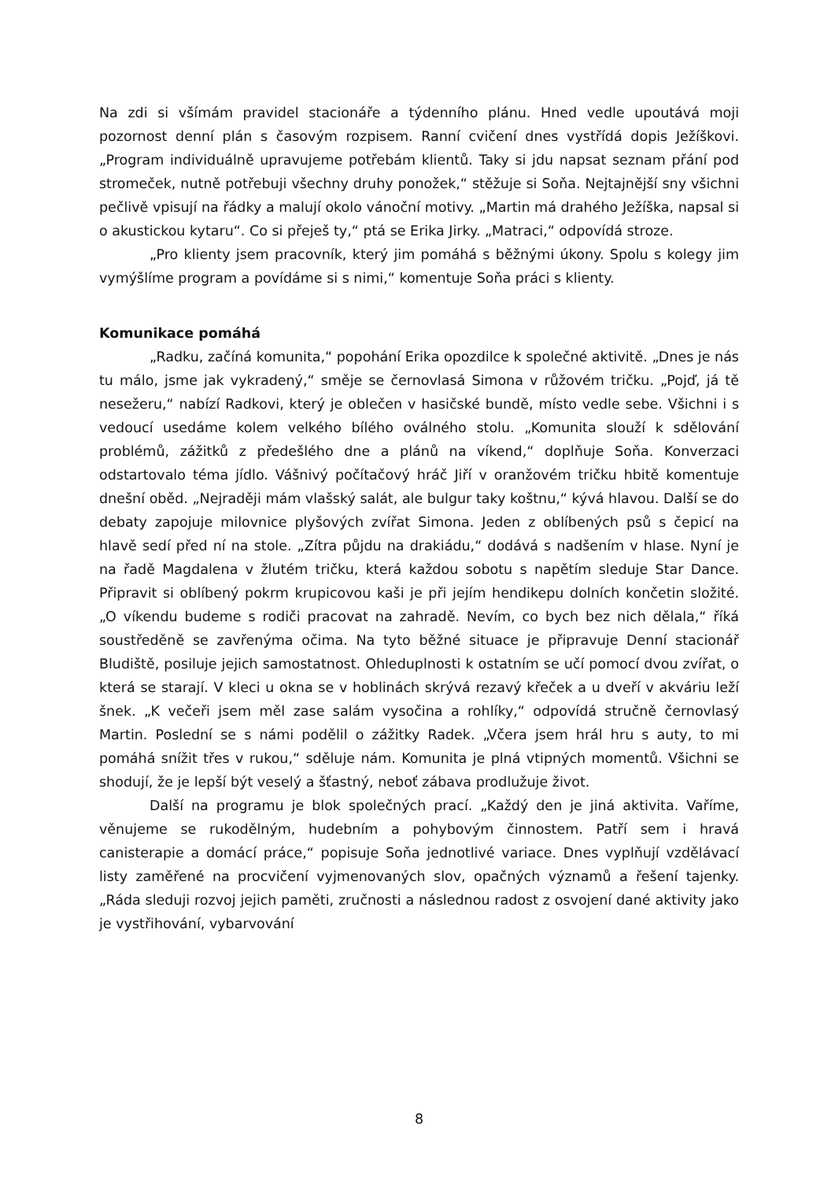Na zdi si všímám pravidel stacionáře a týdenního plánu. Hned vedle upoutává moji pozornost denní plán s časovým rozpisem. Ranní cvičení dnes vystřídá dopis Ježíškovi. „Program individuálně upravujeme potřebám klientů. Taky si jdu napsat seznam přání pod stromeček, nutně potřebuji všechny druhy ponožek,“ stěžuje si Soňa. Nejtajnější sny všichni pečlivě vpisují na řádky a malují okolo vánoční motivy. „Martin má drahého Ježíška, napsal si o akustickou kytaru“. Co si přeješ ty,“ ptá se Erika Jirky. „Matraci,“ odpovídá stroze.
„Pro klienty jsem pracovník, který jim pomáhá s běžnými úkony. Spolu s kolegy jim vymýšlíme program a povídáme si s nimi,“ komentuje Soňa práci s klienty.
Komunikace pomáhá
„Radku, začíná komunita,“ popohání Erika opozdilce k společné aktivitě. „Dnes je nás tu málo, jsme jak vykradený,“ směje se černovlasá Simona v růžovém tričku. „Pojď, já tě nesežeru,“ nabízí Radkovi, který je oblečen v hasičské bundě, místo vedle sebe. Všichni i s vedoucí usedáme kolem velkého bílého oválného stolu. „Komunita slouží k sdělování problémů, zážitků z předešlého dne a plánů na víkend,“ doplňuje Soňa. Konverzaci odstartovalo téma jídlo. Vášnivý počítačový hráč Jiří v oranžovém tričku hbitě komentuje dnešní oběd. „Nejraději mám vlašský salát, ale bulgur taky koštnu,“ kývá hlavou. Další se do debaty zapojuje milovnice plyšových zvířat Simona. Jeden z oblíbených psů s čepicí na hlavě sedí před ní na stole. „Zítra půjdu na drakiádu,“ dodává s nadšením v hlase. Nyní je na řadě Magdalena v žlutém tričku, která každou sobotu s napětím sleduje Star Dance. Připravit si oblíbený pokrm krupicovou kaši je při jejím hendikepu dolních končetin složité. „O víkendu budeme s rodiči pracovat na zahradě. Nevím, co bych bez nich dělala,“ říká soustředěně se zavřenýma očima. Na tyto běžné situace je připravuje Denní stacionář Bludiště, posiluje jejich samostatnost. Ohleduplnosti k ostatním se učí pomocí dvou zvířat, o která se starají. V kleci u okna se v hoblinách skrývá rezavý křeček a u dveří v akváriu leží šnek. „K večeři jsem měl zase salám vysočina a rohlíky,“ odpovídá stručně černovlasý Martin. Poslední se s námi podělil o zážitky Radek. „Včera jsem hrál hru s auty, to mi pomáhá snížit třes v rukou,“ sděluje nám. Komunita je plná vtipných momentů. Všichni se shodují, že je lepší být veselý a šťastný, neboť zábava prodlužuje život.
Další na programu je blok společných prací. „Každý den je jiná aktivita. Vaříme, věnujeme se rukodělným, hudebním a pohybovým činnostem. Patří sem i hravá canisterapie a domácí práce,“ popisuje Soňa jednotlivé variace. Dnes vyplňují vzdělávací listy zaměřené na procvičení vyjmenovaných slov, opačných významů a řešení tajenky. „Ráda sleduji rozvoj jejich paměti, zručnosti a následnou radost z osvojení dané aktivity jako je vystřihování, vybarvování
8